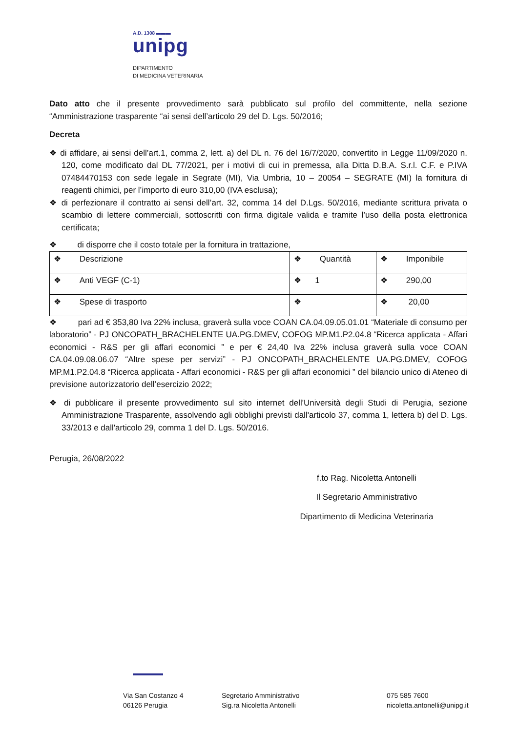A.D. 1308 ▬▬▬
unipg
DIPARTIMENTO
DI MEDICINA VETERINARIA
Dato atto che il presente provvedimento sarà pubblicato sul profilo del committente, nella sezione “Amministrazione trasparente “ai sensi dell’articolo 29 del D. Lgs. 50/2016;
Decreta
❖ di affidare, ai sensi dell’art.1, comma 2, lett. a) del DL n. 76 del 16/7/2020, convertito in Legge 11/09/2020 n. 120, come modificato dal DL 77/2021, per i motivi di cui in premessa, alla Ditta D.B.A. S.r.l. C.F. e P.IVA 07484470153 con sede legale in Segrate (MI), Via Umbria, 10 – 20054 – SEGRATE (MI) la fornitura di reagenti chimici, per l’importo di euro 310,00 (IVA esclusa);
❖ di perfezionare il contratto ai sensi dell’art. 32, comma 14 del D.Lgs. 50/2016, mediante scrittura privata o scambio di lettere commerciali, sottoscritti con firma digitale valida e tramite l’uso della posta elettronica certificata;
❖ di disporre che il costo totale per la fornitura in trattazione,
| ❖ Descrizione | ❖ Quantità | ❖ Imponibile |
| ❖ Anti VEGF (C-1) | ❖ 1 | ❖ 290,00 |
| ❖ Spese di trasporto | ❖ | ❖ 20,00 |
❖ pari ad € 353,80 Iva 22% inclusa, graverà sulla voce COAN CA.04.09.05.01.01 “Materiale di consumo per laboratorio” - PJ ONCOPATH_BRACHELENTE UA.PG.DMEV, COFOG MP.M1.P2.04.8 “Ricerca applicata - Affari economici - R&S per gli affari economici ” e per € 24,40 Iva 22% inclusa graverà sulla voce COAN CA.04.09.08.06.07 “Altre spese per servizi” - PJ ONCOPATH_BRACHELENTE UA.PG.DMEV, COFOG MP.M1.P2.04.8 “Ricerca applicata - Affari economici - R&S per gli affari economici ” del bilancio unico di Ateneo di previsione autorizzatorio dell’esercizio 2022;
❖ di pubblicare il presente provvedimento sul sito internet dell'Università degli Studi di Perugia, sezione Amministrazione Trasparente, assolvendo agli obblighi previsti dall'articolo 37, comma 1, lettera b) del D. Lgs. 33/2013 e dall'articolo 29, comma 1 del D. Lgs. 50/2016.
Perugia, 26/08/2022
f.to Rag. Nicoletta Antonelli
Il Segretario Amministrativo
Dipartimento di Medicina Veterinaria
Via San Costanzo 4
06126 Perugia
Segretario Amministrativo
Sig.ra Nicoletta Antonelli
075 585 7600
nicoletta.antonelli@unipg.it